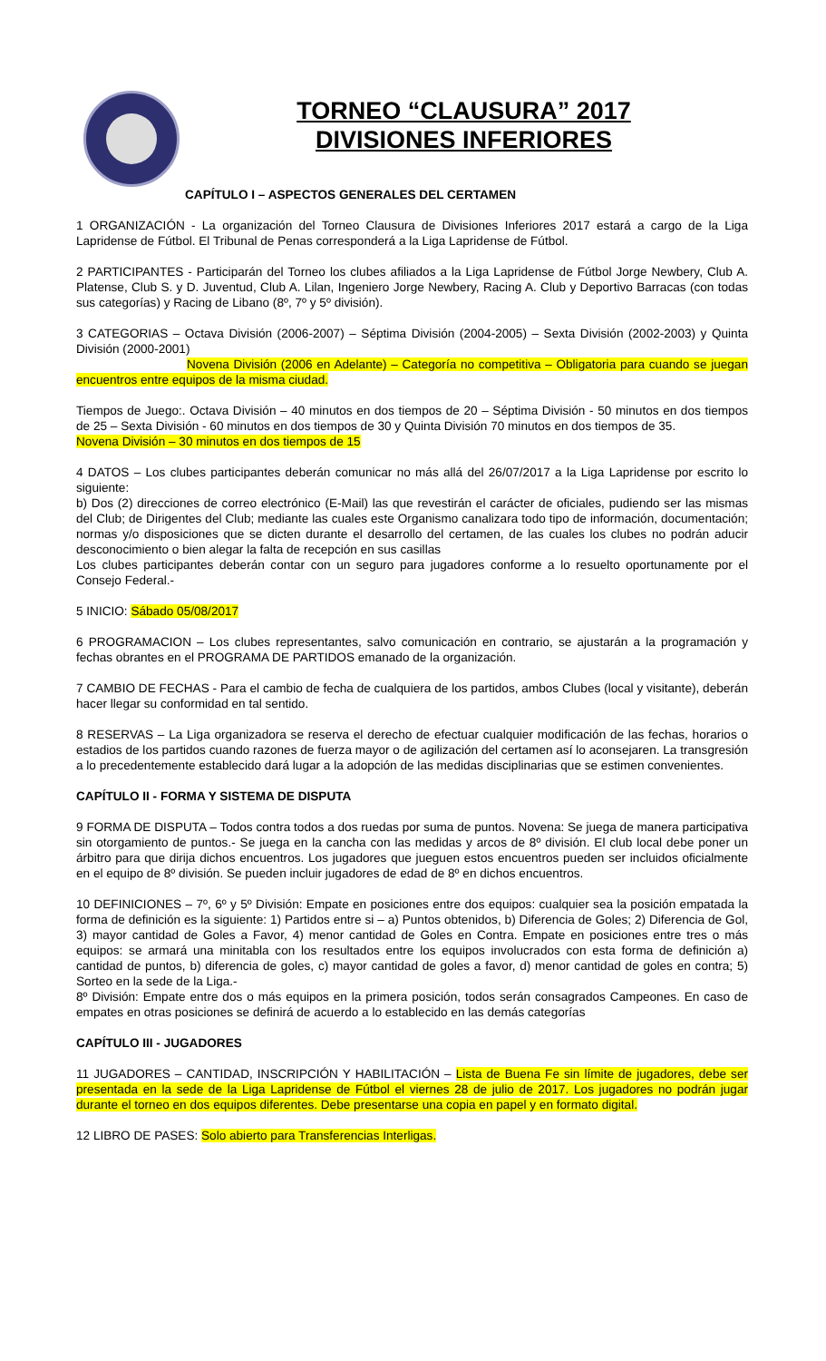TORNEO “CLAUSURA” 2017
DIVISIONES INFERIORES
CAPÍTULO I – ASPECTOS GENERALES DEL CERTAMEN
1 ORGANIZACIÓN - La organización del Torneo Clausura de Divisiones Inferiores 2017 estará a cargo de la Liga Lapridense de Fútbol. El Tribunal de Penas corresponderá a la Liga Lapridense de Fútbol.
2 PARTICIPANTES - Participarán del Torneo los clubes afiliados a la Liga Lapridense de Fútbol Jorge Newbery, Club A. Platense, Club S. y D. Juventud, Club A. Lilan, Ingeniero Jorge Newbery, Racing A. Club y Deportivo Barracas (con todas sus categorías) y Racing de Libano (8º, 7º y 5º división).
3 CATEGORIAS – Octava División (2006-2007) – Séptima División (2004-2005) – Sexta División (2002-2003) y Quinta División (2000-2001)
Novena División (2006 en Adelante) – Categoría no competitiva – Obligatoria para cuando se juegan encuentros entre equipos de la misma ciudad.
Tiempos de Juego:. Octava División – 40 minutos en dos tiempos de 20 – Séptima División - 50 minutos en dos tiempos de 25 – Sexta División - 60 minutos en dos tiempos de 30 y Quinta División 70 minutos en dos tiempos de 35.
Novena División – 30 minutos en dos tiempos de 15
4 DATOS – Los clubes participantes deberán comunicar no más allá del 26/07/2017 a la Liga Lapridense por escrito lo siguiente:
b) Dos (2) direcciones de correo electrónico (E-Mail) las que revestirán el carácter de oficiales, pudiendo ser las mismas del Club; de Dirigentes del Club; mediante las cuales este Organismo canalizara todo tipo de información, documentación; normas y/o disposiciones que se dicten durante el desarrollo del certamen, de las cuales los clubes no podrán aducir desconocimiento o bien alegar la falta de recepción en sus casillas
Los clubes participantes deberán contar con un seguro para jugadores conforme a lo resuelto oportunamente por el Consejo Federal.-
5 INICIO: Sábado 05/08/2017
6 PROGRAMACION – Los clubes representantes, salvo comunicación en contrario, se ajustarán a la programación y fechas obrantes en el PROGRAMA DE PARTIDOS emanado de la organización.
7 CAMBIO DE FECHAS - Para el cambio de fecha de cualquiera de los partidos, ambos Clubes (local y visitante), deberán hacer llegar su conformidad en tal sentido.
8 RESERVAS – La Liga organizadora se reserva el derecho de efectuar cualquier modificación de las fechas, horarios o estadios de los partidos cuando razones de fuerza mayor o de agilización del certamen así lo aconsejaren. La transgresión a lo precedentemente establecido dará lugar a la adopción de las medidas disciplinarias que se estimen convenientes.
CAPÍTULO II - FORMA Y SISTEMA DE DISPUTA
9 FORMA DE DISPUTA – Todos contra todos a dos ruedas por suma de puntos. Novena: Se juega de manera participativa sin otorgamiento de puntos.- Se juega en la cancha con las medidas y arcos de 8º división. El club local debe poner un árbitro para que dirija dichos encuentros. Los jugadores que jueguen estos encuentros pueden ser incluidos oficialmente en el equipo de 8º división. Se pueden incluir jugadores de edad de 8º en dichos encuentros.
10 DEFINICIONES – 7º, 6º y 5º División: Empate en posiciones entre dos equipos: cualquier sea la posición empatada la forma de definición es la siguiente: 1) Partidos entre si – a) Puntos obtenidos, b) Diferencia de Goles; 2) Diferencia de Gol, 3) mayor cantidad de Goles a Favor, 4) menor cantidad de Goles en Contra. Empate en posiciones entre tres o más equipos: se armará una minitabla con los resultados entre los equipos involucrados con esta forma de definición a) cantidad de puntos, b) diferencia de goles, c) mayor cantidad de goles a favor, d) menor cantidad de goles en contra; 5) Sorteo en la sede de la Liga.-
8º División: Empate entre dos o más equipos en la primera posición, todos serán consagrados Campeones. En caso de empates en otras posiciones se definirá de acuerdo a lo establecido en las demás categorías
CAPÍTULO III - JUGADORES
11 JUGADORES – CANTIDAD, INSCRIPCIÓN Y HABILITACIÓN – Lista de Buena Fe sin límite de jugadores, debe ser presentada en la sede de la Liga Lapridense de Fútbol el viernes 28 de julio de 2017. Los jugadores no podrán jugar durante el torneo en dos equipos diferentes. Debe presentarse una copia en papel y en formato digital.
12 LIBRO DE PASES: Solo abierto para Transferencias Interligas.